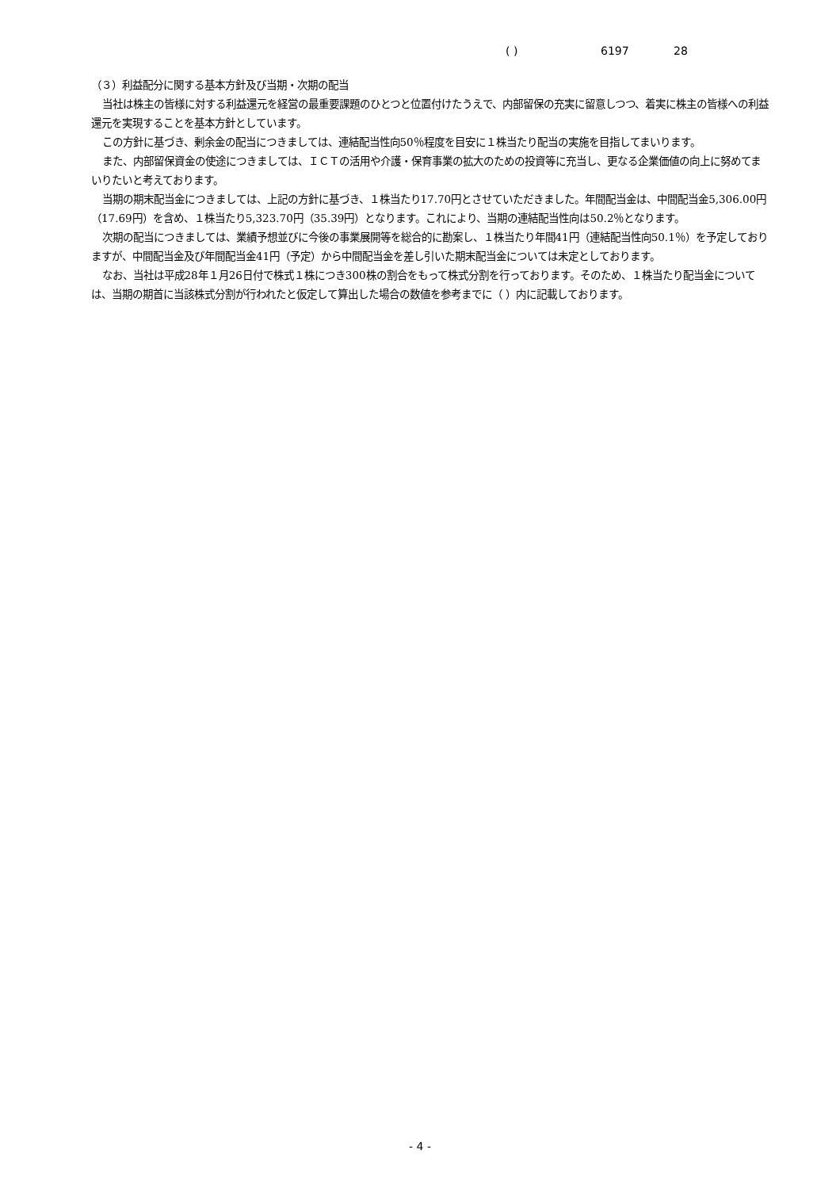( ) 6197 28
（３）利益配分に関する基本方針及び当期・次期の配当
当社は株主の皆様に対する利益還元を経営の最重要課題のひとつと位置付けたうえで、内部留保の充実に留意しつつ、着実に株主の皆様への利益還元を実現することを基本方針としています。
この方針に基づき、剰余金の配当につきましては、連結配当性向50％程度を目安に１株当たり配当の実施を目指してまいります。
また、内部留保資金の使途につきましては、ＩＣＴの活用や介護・保育事業の拡大のための投資等に充当し、更なる企業価値の向上に努めてまいりたいと考えております。
当期の期末配当金につきましては、上記の方針に基づき、１株当たり17.70円とさせていただきました。年間配当金は、中間配当金5,306.00円（17.69円）を含め、１株当たり5,323.70円（35.39円）となります。これにより、当期の連結配当性向は50.2％となります。
次期の配当につきましては、業績予想並びに今後の事業展開等を総合的に勘案し、１株当たり年間41円（連結配当性向50.1％）を予定しておりますが、中間配当金及び年間配当金41円（予定）から中間配当金を差し引いた期末配当金については未定としております。
なお、当社は平成28年１月26日付で株式１株につき300株の割合をもって株式分割を行っております。そのため、１株当たり配当金については、当期の期首に当該株式分割が行われたと仮定して算出した場合の数値を参考までに（ ）内に記載しております。
- 4 -